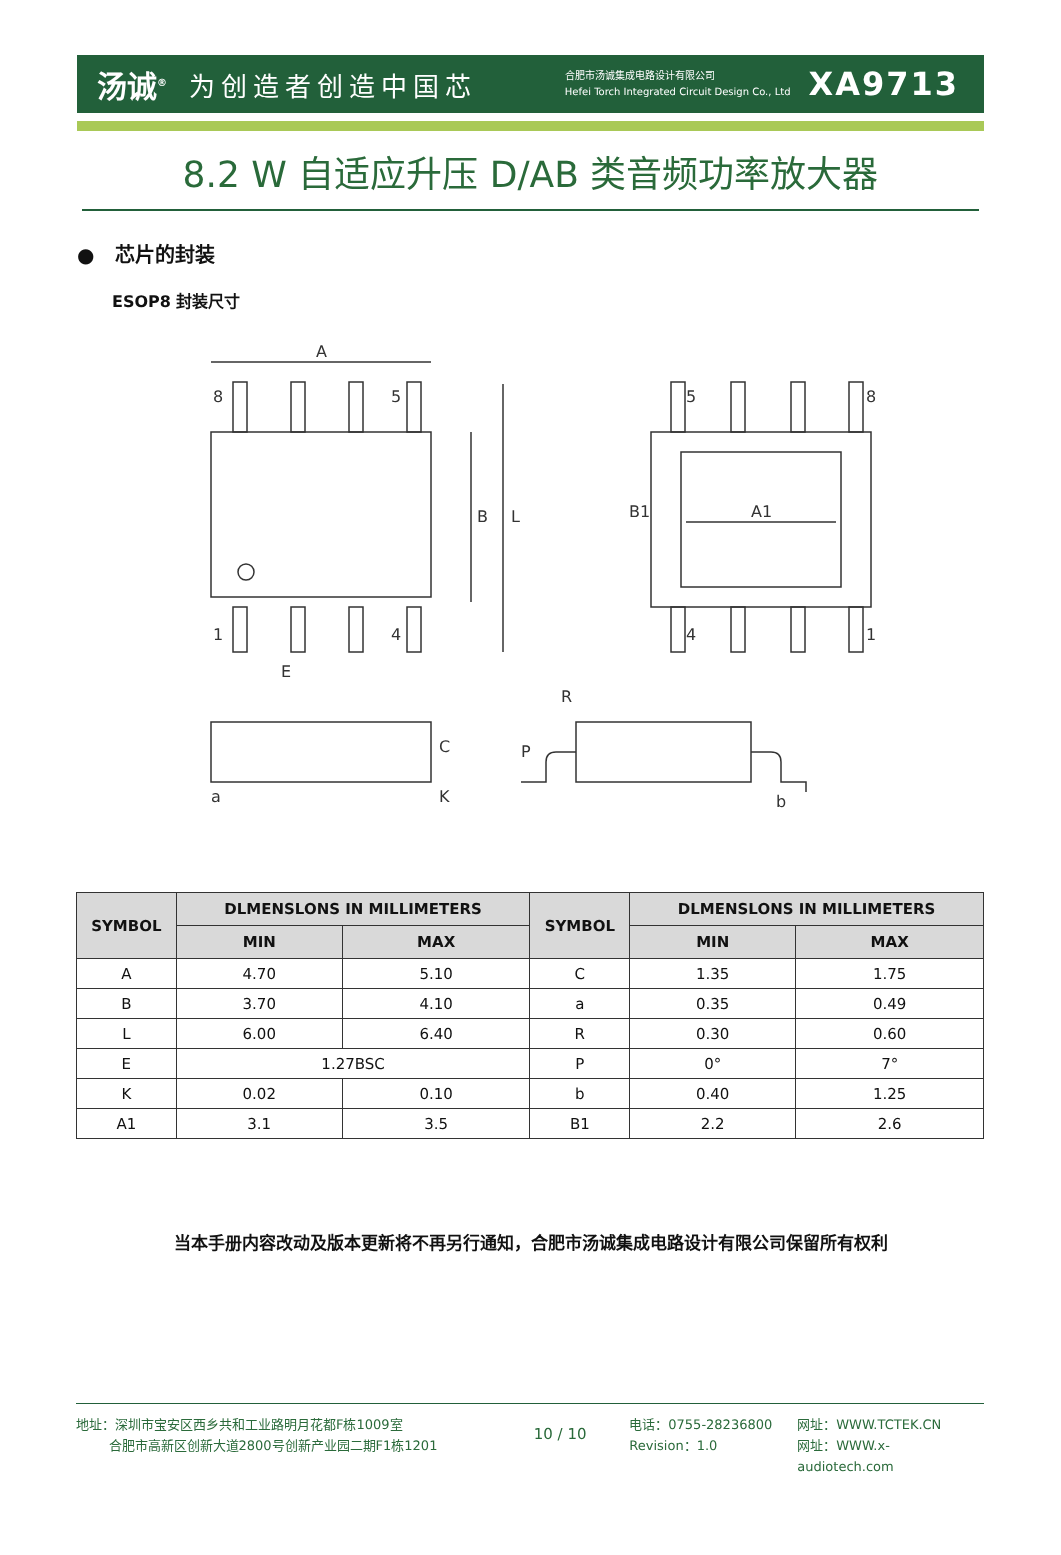汤诚<sup>®</sup> 为创造者创造中国芯 合肥市汤诚集成电路设计有限公司
Hefei Torch Integrated Circuit Design Co., Ltd XA9713
8.2 W 自适应升压 D/AB 类音频功率放大器
● 芯片的封装
ESOP8 封装尺寸
A
8
5
1
4
B
L
E
5
8
4
1
A1
B1
C
K
a
R
P
b
| SYMBOL | DLMENSLONS IN MILLIMETERS | | SYMBOL | DLMENSLONS IN MILLIMETERS | |
| --- | --- | --- | --- | --- | --- |
| | MIN | MAX | | MIN | MAX |
| A | 4.70 | 5.10 | C | 1.35 | 1.75 |
| B | 3.70 | 4.10 | a | 0.35 | 0.49 |
| L | 6.00 | 6.40 | R | 0.30 | 0.60 |
| E | 1.27BSC | | P | 0° | 7° |
| K | 0.02 | 0.10 | b | 0.40 | 1.25 |
| A1 | 3.1 | 3.5 | B1 | 2.2 | 2.6 |
当本手册内容改动及版本更新将不再另行通知，合肥市汤诚集成电路设计有限公司保留所有权利
地址：深圳市宝安区西乡共和工业路明月花都F栋1009室
   合肥市高新区创新大道2800号创新产业园二期F1栋1201
10 / 10
电话：0755-28236800
Revision：1.0
网址：WWW.TCTEK.CN
网址：WWW.x-audiotech.com